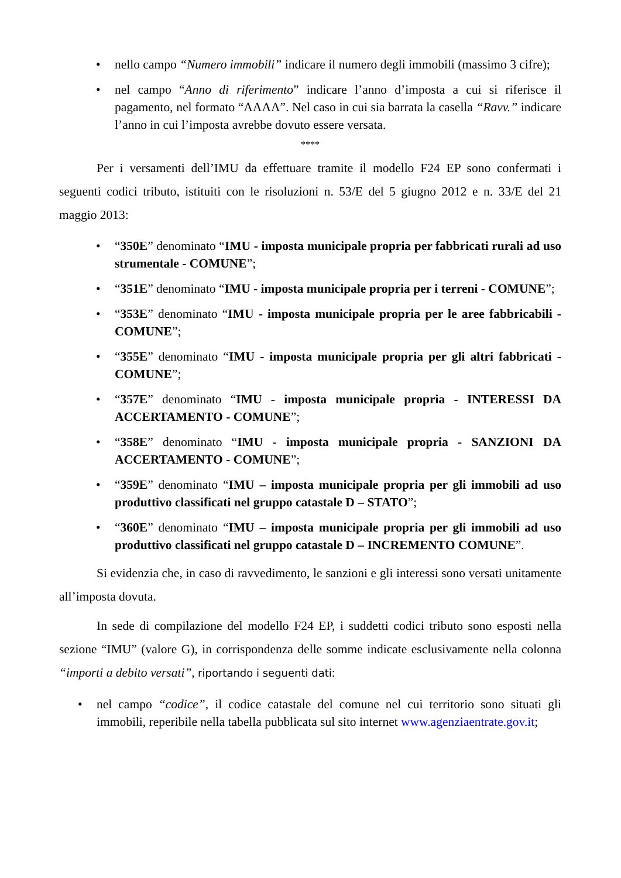• nello campo “Numero immobili” indicare il numero degli immobili (massimo 3 cifre);
• nel campo “Anno di riferimento” indicare l’anno d’imposta a cui si riferisce il pagamento, nel formato “AAAA”. Nel caso in cui sia barrata la casella “Ravv.” indicare l’anno in cui l’imposta avrebbe dovuto essere versata.
****
Per i versamenti dell’IMU da effettuare tramite il modello F24 EP sono confermati i seguenti codici tributo, istituiti con le risoluzioni n. 53/E del 5 giugno 2012 e n. 33/E del 21 maggio 2013:
• “350E” denominato “IMU - imposta municipale propria per fabbricati rurali ad uso strumentale - COMUNE”;
• “351E” denominato “IMU - imposta municipale propria per i terreni - COMUNE”;
• “353E” denominato “IMU - imposta municipale propria per le aree fabbricabili - COMUNE”;
• “355E” denominato “IMU - imposta municipale propria per gli altri fabbricati - COMUNE”;
• “357E” denominato “IMU - imposta municipale propria - INTERESSI DA ACCERTAMENTO - COMUNE”;
• “358E” denominato “IMU - imposta municipale propria - SANZIONI DA ACCERTAMENTO - COMUNE”;
• “359E” denominato “IMU – imposta municipale propria per gli immobili ad uso produttivo classificati nel gruppo catastale D – STATO”;
• “360E” denominato “IMU – imposta municipale propria per gli immobili ad uso produttivo classificati nel gruppo catastale D – INCREMENTO COMUNE”.
Si evidenzia che, in caso di ravvedimento, le sanzioni e gli interessi sono versati unitamente all’imposta dovuta.
In sede di compilazione del modello F24 EP, i suddetti codici tributo sono esposti nella sezione “IMU” (valore G), in corrispondenza delle somme indicate esclusivamente nella colonna “importi a debito versati”, riportando i seguenti dati:
• nel campo “codice”, il codice catastale del comune nel cui territorio sono situati gli immobili, reperibile nella tabella pubblicata sul sito internet www.agenziaentrate.gov.it;